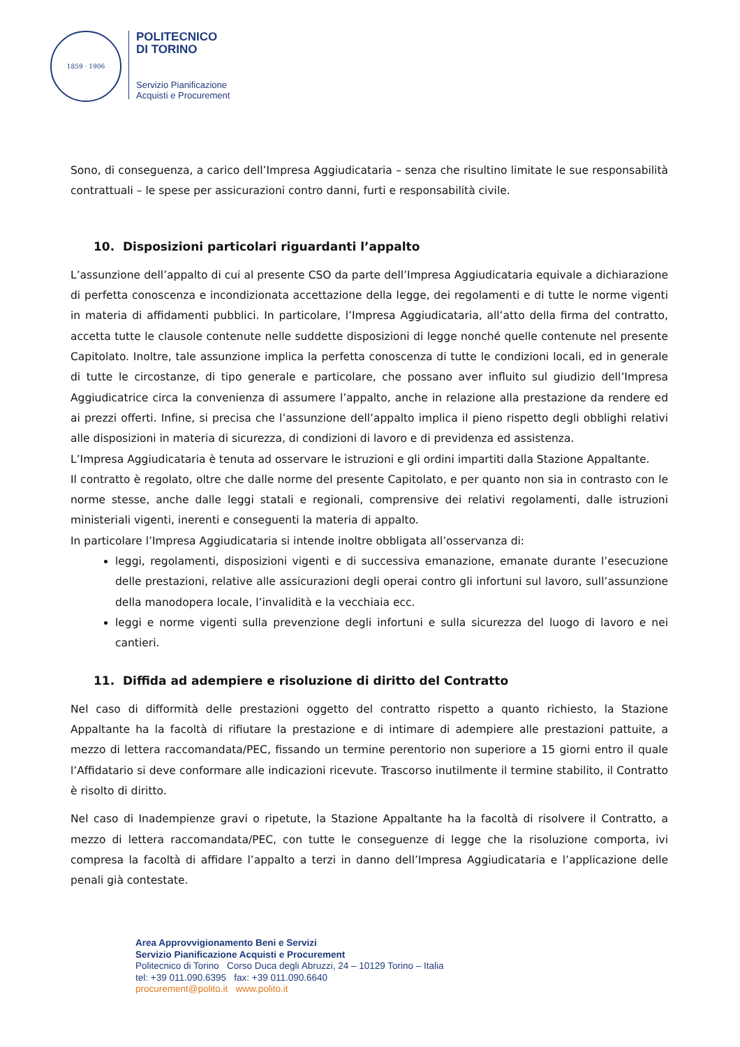1859 · 1906
POLITECNICO
DI TORINO
Servizio Pianificazione
Acquisti e Procurement
Sono, di conseguenza, a carico dell’Impresa Aggiudicataria – senza che risultino limitate le sue responsabilità contrattuali – le spese per assicurazioni contro danni, furti e responsabilità civile.
10. Disposizioni particolari riguardanti l’appalto
L’assunzione dell’appalto di cui al presente CSO da parte dell’Impresa Aggiudicataria equivale a dichiarazione di perfetta conoscenza e incondizionata accettazione della legge, dei regolamenti e di tutte le norme vigenti in materia di affidamenti pubblici. In particolare, l’Impresa Aggiudicataria, all’atto della firma del contratto, accetta tutte le clausole contenute nelle suddette disposizioni di legge nonché quelle contenute nel presente Capitolato. Inoltre, tale assunzione implica la perfetta conoscenza di tutte le condizioni locali, ed in generale di tutte le circostanze, di tipo generale e particolare, che possano aver influito sul giudizio dell’Impresa Aggiudicatrice circa la convenienza di assumere l’appalto, anche in relazione alla prestazione da rendere ed ai prezzi offerti. Infine, si precisa che l’assunzione dell’appalto implica il pieno rispetto degli obblighi relativi alle disposizioni in materia di sicurezza, di condizioni di lavoro e di previdenza ed assistenza.
L’Impresa Aggiudicataria è tenuta ad osservare le istruzioni e gli ordini impartiti dalla Stazione Appaltante.
Il contratto è regolato, oltre che dalle norme del presente Capitolato, e per quanto non sia in contrasto con le norme stesse, anche dalle leggi statali e regionali, comprensive dei relativi regolamenti, dalle istruzioni ministeriali vigenti, inerenti e conseguenti la materia di appalto.
In particolare l’Impresa Aggiudicataria si intende inoltre obbligata all’osservanza di:
leggi, regolamenti, disposizioni vigenti e di successiva emanazione, emanate durante l’esecuzione delle prestazioni, relative alle assicurazioni degli operai contro gli infortuni sul lavoro, sull’assunzione della manodopera locale, l’invalidità e la vecchiaia ecc.
leggi e norme vigenti sulla prevenzione degli infortuni e sulla sicurezza del luogo di lavoro e nei cantieri.
11. Diffida ad adempiere e risoluzione di diritto del Contratto
Nel caso di difformità delle prestazioni oggetto del contratto rispetto a quanto richiesto, la Stazione Appaltante ha la facoltà di rifiutare la prestazione e di intimare di adempiere alle prestazioni pattuite, a mezzo di lettera raccomandata/PEC, fissando un termine perentorio non superiore a 15 giorni entro il quale l’Affidatario si deve conformare alle indicazioni ricevute. Trascorso inutilmente il termine stabilito, il Contratto è risolto di diritto.
Nel caso di Inadempienze gravi o ripetute, la Stazione Appaltante ha la facoltà di risolvere il Contratto, a mezzo di lettera raccomandata/PEC, con tutte le conseguenze di legge che la risoluzione comporta, ivi compresa la facoltà di affidare l’appalto a terzi in danno dell’Impresa Aggiudicataria e l’applicazione delle penali già contestate.
Area Approvvigionamento Beni e Servizi
Servizio Pianificazione Acquisti e Procurement
Politecnico di Torino Corso Duca degli Abruzzi, 24 – 10129 Torino – Italia
tel: +39 011.090.6395 fax: +39 011.090.6640
procurement@polito.it www.polito.it